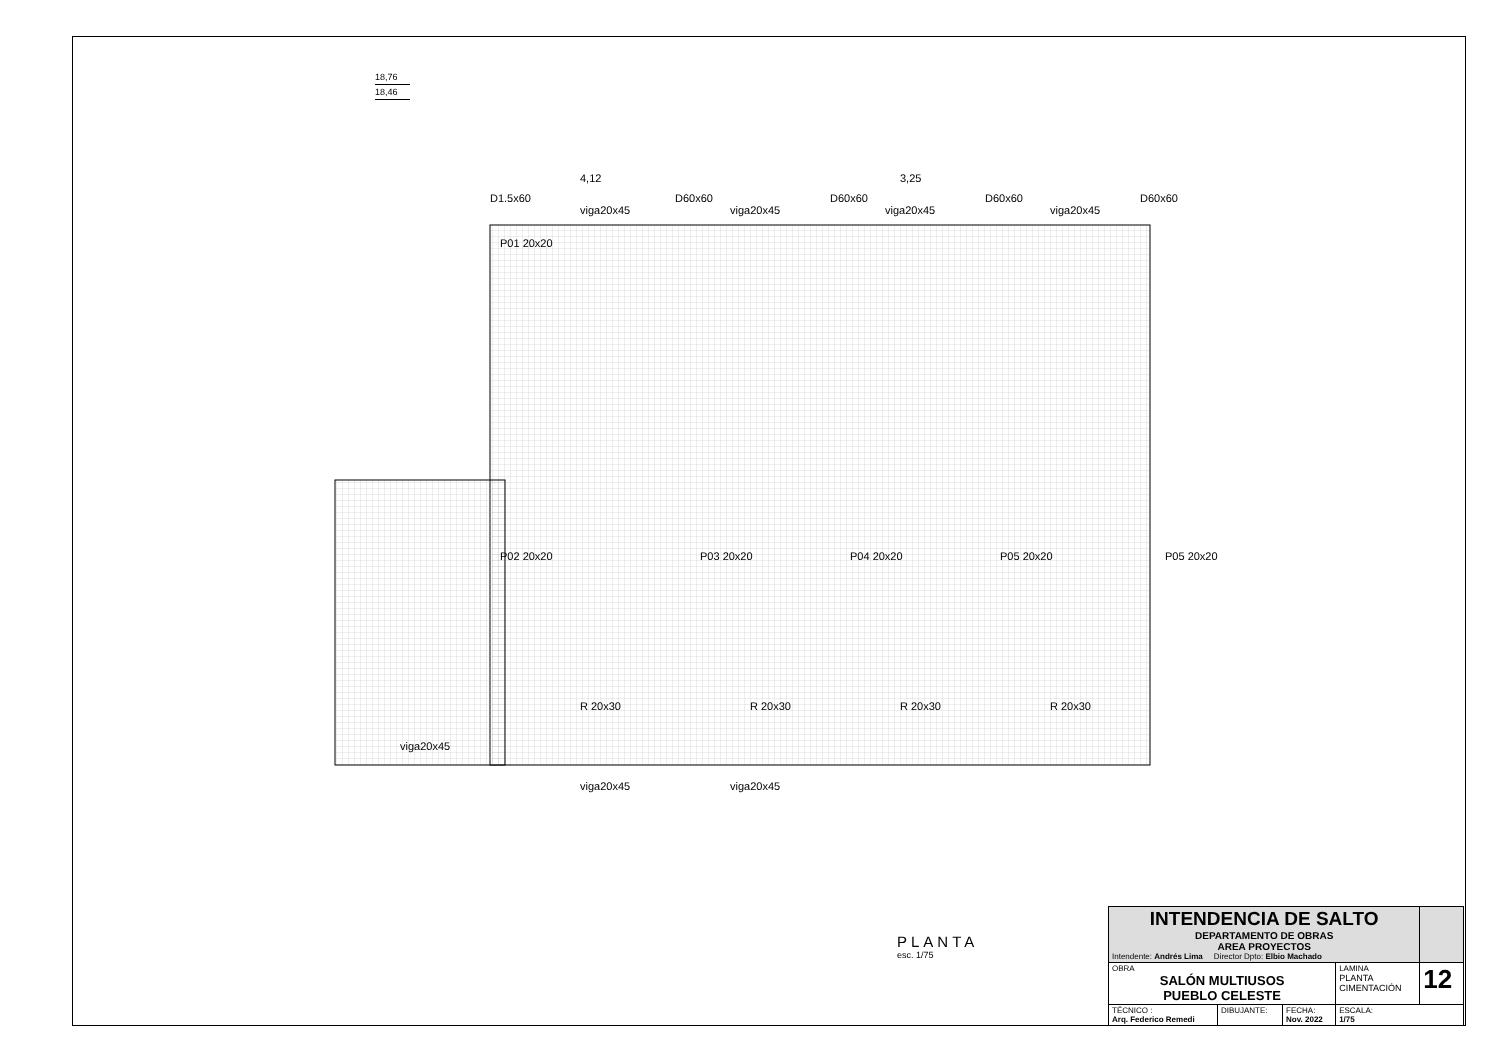18,76
18,46
viga20x45
viga20x45
viga20x45
viga20x45
D1.5x60
D60x60
D60x60
D60x60
D60x60
P01 20x20
P02 20x20
P03 20x20
P04 20x20
P05 20x20
P05 20x20
R 20x30
R 20x30
R 20x30
R 20x30
viga20x45
viga20x45
viga20x45
3,25
4,12
PLANTA
esc. 1/75
| INTENDENCIA DE SALTO DEPARTAMENTO DE OBRAS AREA PROYECTOS Intendente: Andrés Lima Director Dpto: Elbio Machado | | | | |
| OBRA SALÓN MULTIUSOS PUEBLO CELESTE | | | LAMINA PLANTA CIMENTACIÓN | 12 |
| TÉCNICO : Arq. Federico Remedi | DIBUJANTE: | FECHA: Nov. 2022 | ESCALA: 1/75 | |